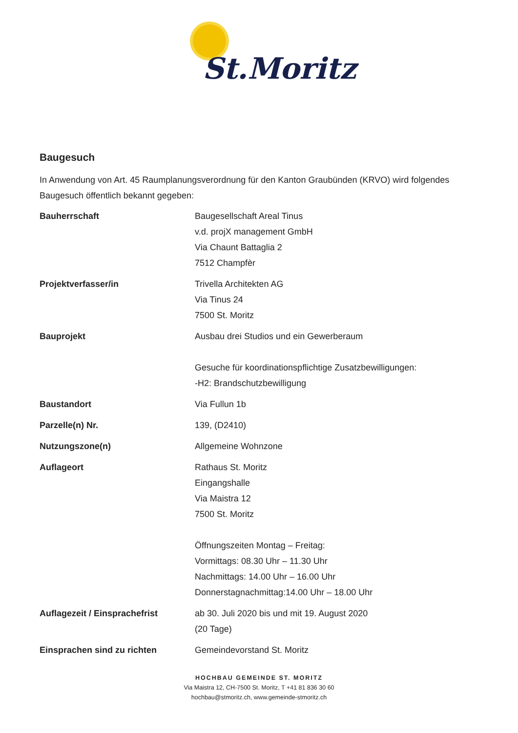St.Moritz
Baugesuch
In Anwendung von Art. 45 Raumplanungsverordnung für den Kanton Graubünden (KRVO) wird folgendes Baugesuch öffentlich bekannt gegeben:
| Bauherrschaft | Baugesellschaft Areal Tinus v.d. projX management GmbH Via Chaunt Battaglia 2 7512 Champfèr |
| Projektverfasser/in | Trivella Architekten AG Via Tinus 24 7500 St. Moritz |
| Bauprojekt | Ausbau drei Studios und ein Gewerberaum Gesuche für koordinationspflichtige Zusatzbewilligungen: -H2: Brandschutzbewilligung |
| Baustandort | Via Fullun 1b |
| Parzelle(n) Nr. | 139, (D2410) |
| Nutzungszone(n) | Allgemeine Wohnzone |
| Auflageort | Rathaus St. Moritz Eingangshalle Via Maistra 12 7500 St. Moritz Öffnungszeiten Montag – Freitag: Vormittags: 08.30 Uhr – 11.30 Uhr Nachmittags: 14.00 Uhr – 16.00 Uhr Donnerstagnachmittag:14.00 Uhr – 18.00 Uhr |
| Auflagezeit / Einsprachefrist | ab 30. Juli 2020 bis und mit 19. August 2020 (20 Tage) |
| Einsprachen sind zu richten | Gemeindevorstand St. Moritz |
HOCHBAU GEMEINDE ST. MORITZ
Via Maistra 12, CH-7500 St. Moritz, T +41 81 836 30 60
hochbau@stmoritz.ch, www.gemeinde-stmoritz.ch